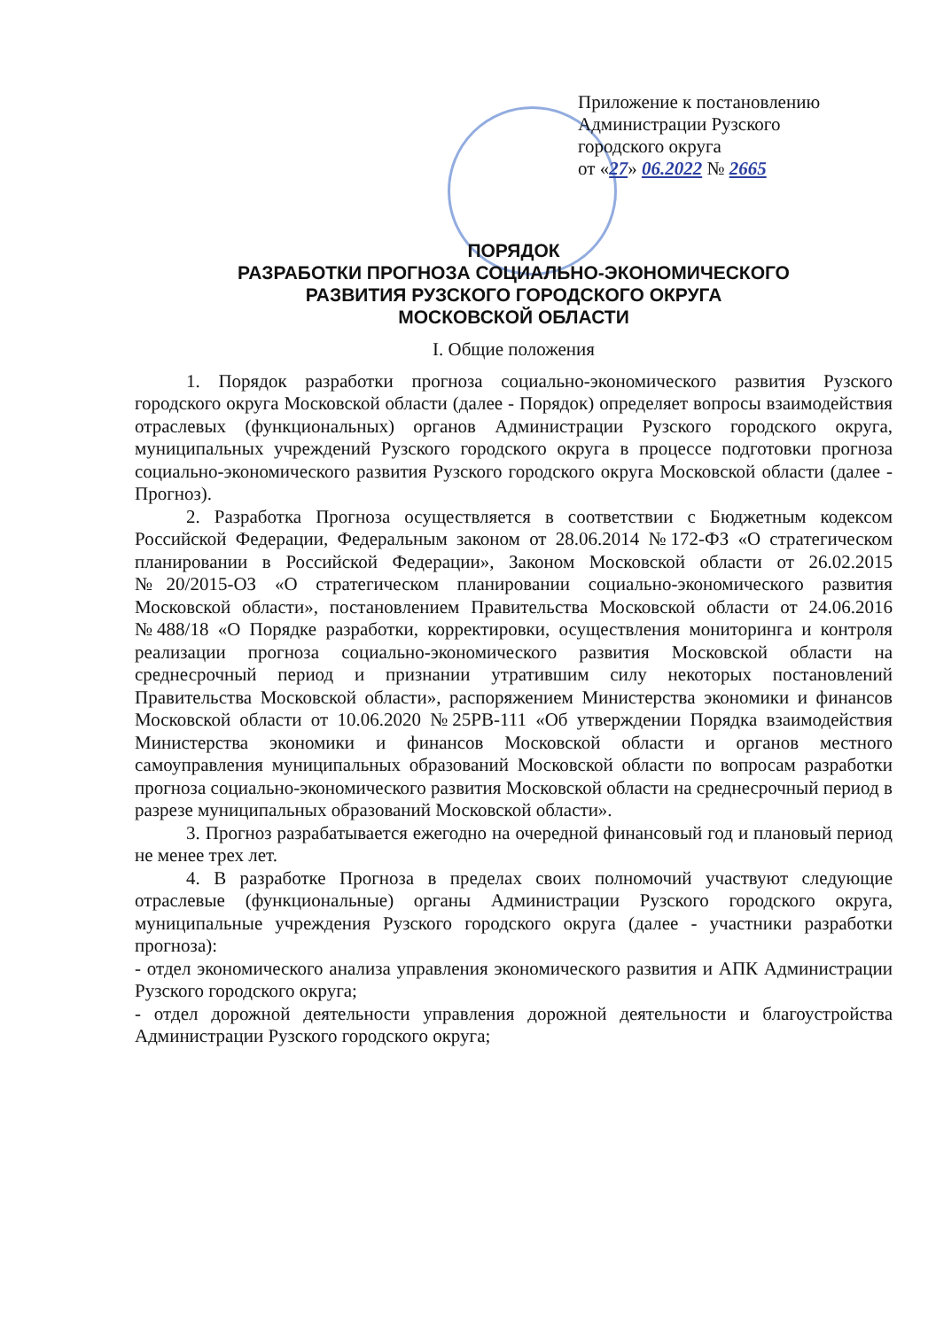Приложение к постановлению
Администрации Рузского
городского округа
от «27» 06.2022 № 2665
ПОРЯДОК
РАЗРАБОТКИ ПРОГНОЗА СОЦИАЛЬНО-ЭКОНОМИЧЕСКОГО
РАЗВИТИЯ РУЗСКОГО ГОРОДСКОГО ОКРУГА
МОСКОВСКОЙ ОБЛАСТИ
I. Общие положения
1. Порядок разработки прогноза социально-экономического развития Рузского городского округа Московской области (далее - Порядок) определяет вопросы взаимодействия отраслевых (функциональных) органов Администрации Рузского городского округа, муниципальных учреждений Рузского городского округа в процессе подготовки прогноза социально-экономического развития Рузского городского округа Московской области (далее - Прогноз).
2. Разработка Прогноза осуществляется в соответствии с Бюджетным кодексом Российской Федерации, Федеральным законом от 28.06.2014 №172-ФЗ «О стратегическом планировании в Российской Федерации», Законом Московской области от 26.02.2015 №20/2015-ОЗ «О стратегическом планировании социально-экономического развития Московской области», постановлением Правительства Московской области от 24.06.2016 №488/18 «О Порядке разработки, корректировки, осуществления мониторинга и контроля реализации прогноза социально-экономического развития Московской области на среднесрочный период и признании утратившим силу некоторых постановлений Правительства Московской области», распоряжением Министерства экономики и финансов Московской области от 10.06.2020 №25РВ-111 «Об утверждении Порядка взаимодействия Министерства экономики и финансов Московской области и органов местного самоуправления муниципальных образований Московской области по вопросам разработки прогноза социально-экономического развития Московской области на среднесрочный период в разрезе муниципальных образований Московской области».
3. Прогноз разрабатывается ежегодно на очередной финансовый год и плановый период не менее трех лет.
4. В разработке Прогноза в пределах своих полномочий участвуют следующие отраслевые (функциональные) органы Администрации Рузского городского округа, муниципальные учреждения Рузского городского округа (далее - участники разработки прогноза):
- отдел экономического анализа управления экономического развития и АПК Администрации Рузского городского округа;
- отдел дорожной деятельности управления дорожной деятельности и благоустройства Администрации Рузского городского округа;